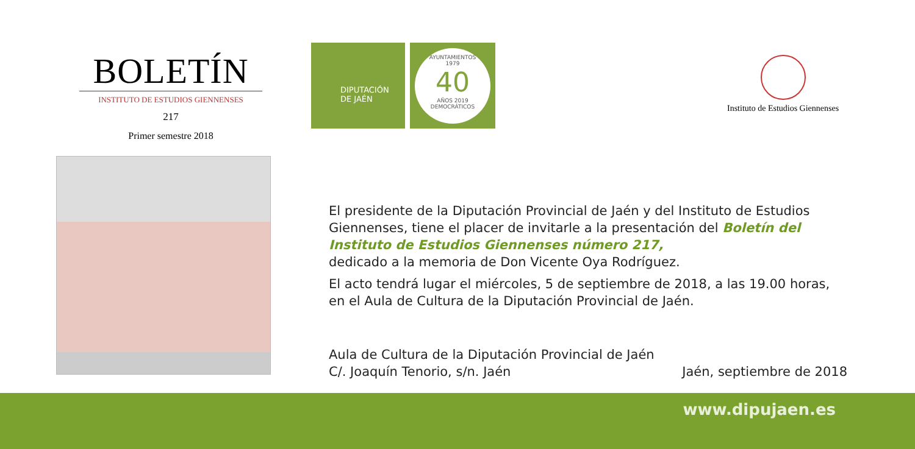BOLETÍN
INSTITUTO DE ESTUDIOS GIENNENSES
217
Primer semestre 2018
DIPUTACIÓN
DE JAÉN
AYUNTAMIENTOS
1979
40
AÑOS 2019
DEMOCRÁTICOS
Instituto de Estudios Giennenses
El presidente de la Diputación Provincial de Jaén y del Instituto de Estudios Giennenses, tiene el placer de invitarle a la presentación del Boletín del Instituto de Estudios Giennenses número 217,
dedicado a la memoria de Don Vicente Oya Rodríguez.
El acto tendrá lugar el miércoles, 5 de septiembre de 2018, a las 19.00 horas, en el Aula de Cultura de la Diputación Provincial de Jaén.
Aula de Cultura de la Diputación Provincial de Jaén
C/. Joaquín Tenorio, s/n. Jaén
Jaén, septiembre de 2018
www.dipujaen.es